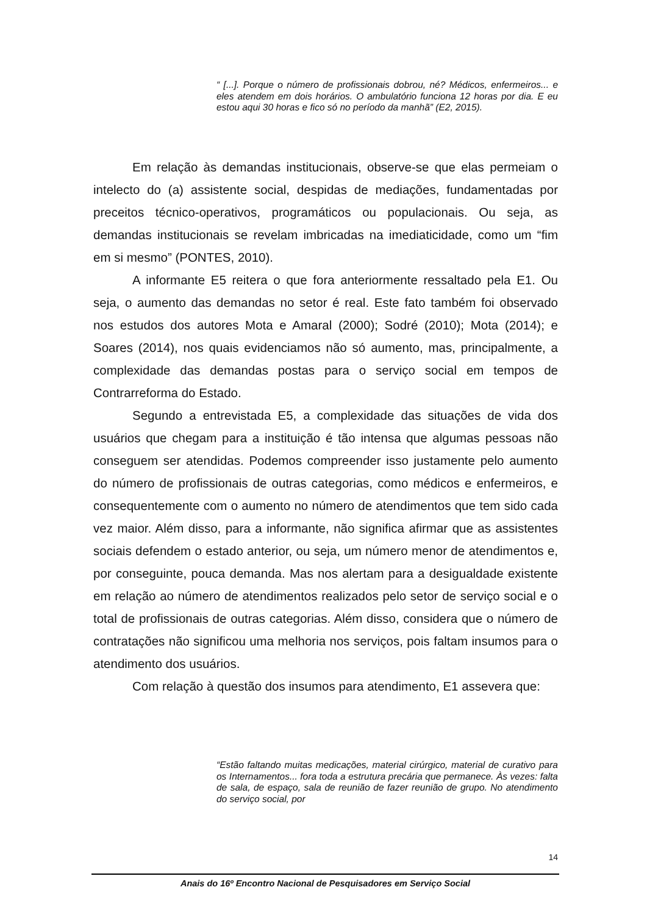“ [...]. Porque o número de profissionais dobrou, né? Médicos, enfermeiros... e eles atendem em dois horários. O ambulatório funciona 12 horas por dia. E eu estou aqui 30 horas e fico só no período da manhã” (E2, 2015).
Em relação às demandas institucionais, observe-se que elas permeiam o intelecto do (a) assistente social, despidas de mediações, fundamentadas por preceitos técnico-operativos, programáticos ou populacionais. Ou seja, as demandas institucionais se revelam imbricadas na imediaticidade, como um “fim em si mesmo” (PONTES, 2010).
A informante E5 reitera o que fora anteriormente ressaltado pela E1. Ou seja, o aumento das demandas no setor é real. Este fato também foi observado nos estudos dos autores Mota e Amaral (2000); Sodré (2010); Mota (2014); e Soares (2014), nos quais evidenciamos não só aumento, mas, principalmente, a complexidade das demandas postas para o serviço social em tempos de Contrarreforma do Estado.
Segundo a entrevistada E5, a complexidade das situações de vida dos usuários que chegam para a instituição é tão intensa que algumas pessoas não conseguem ser atendidas. Podemos compreender isso justamente pelo aumento do número de profissionais de outras categorias, como médicos e enfermeiros, e consequentemente com o aumento no número de atendimentos que tem sido cada vez maior. Além disso, para a informante, não significa afirmar que as assistentes sociais defendem o estado anterior, ou seja, um número menor de atendimentos e, por conseguinte, pouca demanda. Mas nos alertam para a desigualdade existente em relação ao número de atendimentos realizados pelo setor de serviço social e o total de profissionais de outras categorias. Além disso, considera que o número de contratações não significou uma melhoria nos serviços, pois faltam insumos para o atendimento dos usuários.
Com relação à questão dos insumos para atendimento, E1 assevera que:
“Estão faltando muitas medicações, material cirúrgico, material de curativo para os Internamentos... fora toda a estrutura precária que permanece. Às vezes: falta de sala, de espaço, sala de reunião de fazer reunião de grupo. No atendimento do serviço social, por
14
Anais do 16º Encontro Nacional de Pesquisadores em Serviço Social